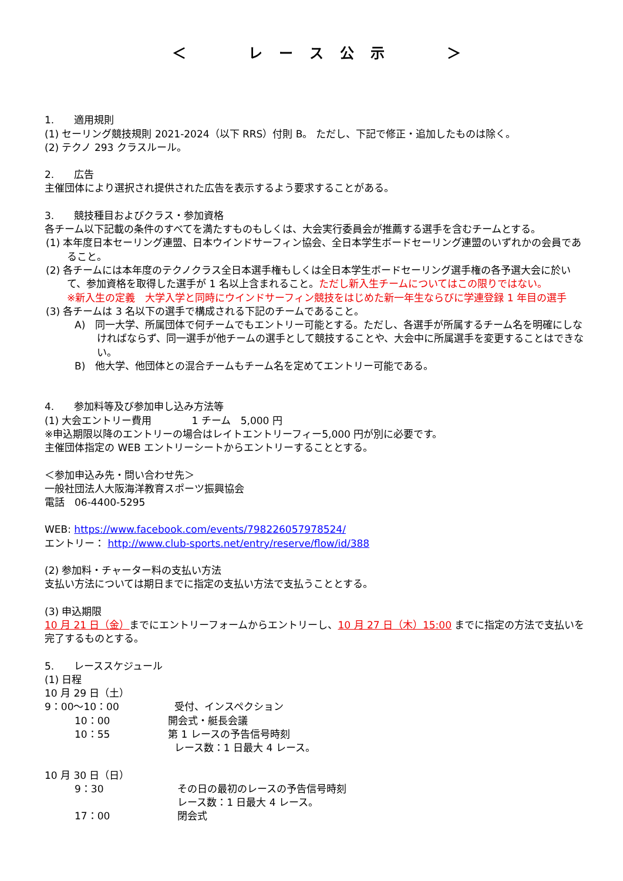＜　　　　レ　ー　ス　公　示　　　　＞
1.　　適用規則
(1) セーリング競技規則 2021-2024（以下 RRS）付則 B。 ただし、下記で修正・追加したものは除く。
(2) テクノ 293 クラスルール。
2.　　広告
主催団体により選択され提供された広告を表示するよう要求することがある。
3.　　競技種目およびクラス・参加資格
各チーム以下記載の条件のすべてを満たすものもしくは、大会実行委員会が推薦する選手を含むチームとする。
(1) 本年度日本セーリング連盟、日本ウインドサーフィン協会、全日本学生ボードセーリング連盟のいずれかの会員であること。
(2) 各チームには本年度のテクノクラス全日本選手権もしくは全日本学生ボードセーリング選手権の各予選大会に於いて、参加資格を取得した選手が 1 名以上含まれること。ただし新入生チームについてはこの限りではない。
※新入生の定義　大学入学と同時にウインドサーフィン競技をはじめた新一年生ならびに学連登録 1 年目の選手
(3) 各チームは 3 名以下の選手で構成される下記のチームであること。
A)　同一大学、所属団体で何チームでもエントリー可能とする。ただし、各選手が所属するチーム名を明確にしなければならず、同一選手が他チームの選手として競技することや、大会中に所属選手を変更することはできない。
B)　他大学、他団体との混合チームもチーム名を定めてエントリー可能である。
4.　　参加料等及び参加申し込み方法等
(1) 大会エントリー費用　　　　1 チーム　5,000 円
※申込期限以降のエントリーの場合はレイトエントリーフィー5,000 円が別に必要です。
主催団体指定の WEB エントリーシートからエントリーすることとする。
＜参加申込み先・問い合わせ先＞
一般社団法人大阪海洋教育スポーツ振興協会
電話　06-4400-5295
WEB: https://www.facebook.com/events/798226057978524/
エントリー： http://www.club-sports.net/entry/reserve/flow/id/388
(2) 参加料・チャーター料の支払い方法
支払い方法については期日までに指定の支払い方法で支払うこととする。
(3) 申込期限
10 月 21 日（金）までにエントリーフォームからエントリーし、10 月 27 日（木）15:00 までに指定の方法で支払いを完了するものとする。
5.　　レーススケジュール
(1) 日程
10 月 29 日（土）
9：00～10：00 受付、インスペクション
　　　10：00 開会式・艇長会議
　　　10：55 第 1 レースの予告信号時刻
レース数：1 日最大 4 レース。
10 月 30 日（日）
　　　9：30 その日の最初のレースの予告信号時刻
レース数：1 日最大 4 レース。
　　　17：00 閉会式